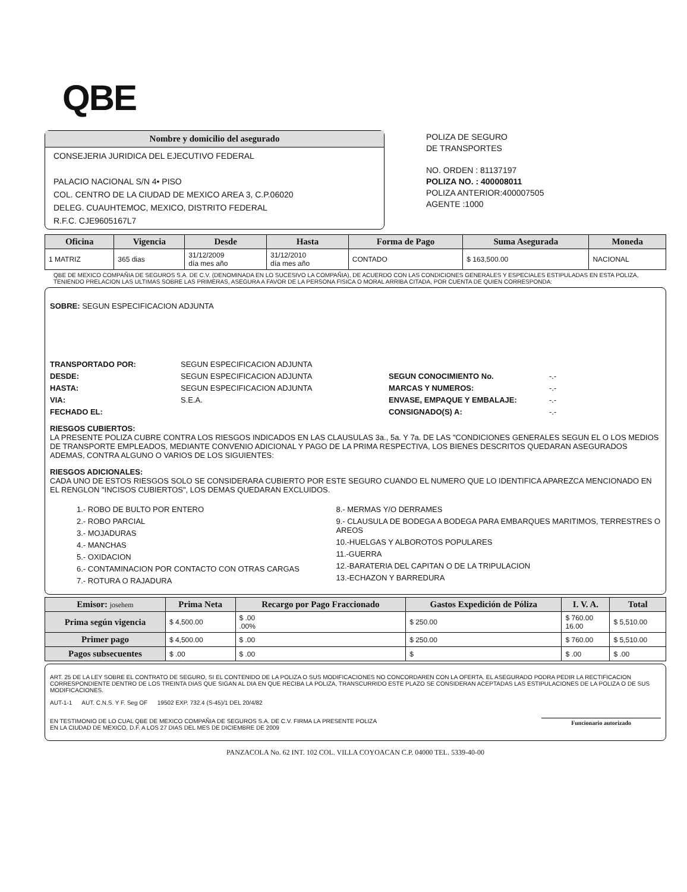QBE
Nombre y domicilio del asegurado
CONSEJERIA JURIDICA DEL EJECUTIVO FEDERAL
PALACIO NACIONAL S/N 4• PISO
COL. CENTRO DE LA CIUDAD DE MEXICO AREA 3, C.P.06020
DELEG. CUAUHTEMOC, MEXICO, DISTRITO FEDERAL
R.F.C. CJE9605167L7
POLIZA DE SEGURO
DE TRANSPORTES
NO. ORDEN : 81137197
POLIZA NO. : 400008011
POLIZA ANTERIOR:400007505
AGENTE :1000
| Oficina | Vigencia | Desde | Hasta | Forma de Pago | Suma Asegurada | Moneda |
| --- | --- | --- | --- | --- | --- | --- |
| 1 MATRIZ | 365 dias | 31/12/2009 día mes año | 31/12/2010 día mes año | CONTADO | $ 163,500.00 | NACIONAL |
QBE DE MEXICO COMPAÑIA DE SEGUROS S.A. DE C.V. (DENOMINADA EN LO SUCESIVO LA COMPAÑIA), DE ACUERDO CON LAS CONDICIONES GENERALES Y ESPECIALES ESTIPULADAS EN ESTA POLIZA, TENIENDO PRELACION LAS ULTIMAS SOBRE LAS PRIMERAS, ASEGURA A FAVOR DE LA PERSONA FISICA O MORAL ARRIBA CITADA, POR CUENTA DE QUIEN CORRESPONDA:
SOBRE: SEGUN ESPECIFICACION ADJUNTA
TRANSPORTADO POR: SEGUN ESPECIFICACION ADJUNTA DESDE: SEGUN ESPECIFICACION ADJUNTA SEGUN CONOCIMIENTO No. -.- HASTA: SEGUN ESPECIFICACION ADJUNTA MARCAS Y NUMEROS: -.- VIA: S.E.A. ENVASE, EMPAQUE Y EMBALAJE: -.- FECHADO EL: CONSIGNADO(S) A: -.-
RIESGOS CUBIERTOS:
LA PRESENTE POLIZA CUBRE CONTRA LOS RIESGOS INDICADOS EN LAS CLAUSULAS 3a., 5a. Y 7a. DE LAS "CONDICIONES GENERALES SEGUN EL O LOS MEDIOS DE TRANSPORTE EMPLEADOS, MEDIANTE CONVENIO ADICIONAL Y PAGO DE LA PRIMA RESPECTIVA, LOS BIENES DESCRITOS QUEDARAN ASEGURADOS ADEMAS, CONTRA ALGUNO O VARIOS DE LOS SIGUIENTES:
RIESGOS ADICIONALES:
CADA UNO DE ESTOS RIESGOS SOLO SE CONSIDERARA CUBIERTO POR ESTE SEGURO CUANDO EL NUMERO QUE LO IDENTIFICA APAREZCA MENCIONADO EN EL RENGLON "INCISOS CUBIERTOS", LOS DEMAS QUEDARAN EXCLUIDOS.
1.- ROBO DE BULTO POR ENTERO
2.- ROBO PARCIAL
3.- MOJADURAS
4.- MANCHAS
5.- OXIDACION
6.- CONTAMINACION POR CONTACTO CON OTRAS CARGAS
7.- ROTURA O RAJADURA
8.- MERMAS Y/O DERRAMES
9.- CLAUSULA DE BODEGA A BODEGA PARA EMBARQUES MARITIMOS, TERRESTRES O AREOS
10.-HUELGAS Y ALBOROTOS POPULARES
11.-GUERRA
12.-BARATERIA DEL CAPITAN O DE LA TRIPULACION
13.-ECHAZON Y BARREDURA
| Emisor: josehem | Prima Neta | Recargo por Pago Fraccionado | Gastos Expedición de Póliza | I. V. A. | Total |
| --- | --- | --- | --- | --- | --- |
| Prima según vigencia | $ 4,500.00 | $ .00 .00% | $ 250.00 | $ 760.00 16.00 | $ 5,510.00 |
| Primer pago | $ 4,500.00 | $ .00 | $ 250.00 | $ 760.00 | $ 5,510.00 |
| Pagos subsecuentes | $ .00 | $ .00 | $ | $ .00 | $ .00 |
ART. 25 DE LA LEY SOBRE EL CONTRATO DE SEGURO, SI EL CONTENIDO DE LA POLIZA O SUS MODIFICACIONES NO CONCORDAREN CON LA OFERTA. EL ASEGURADO PODRA PEDIR LA RECTIFICACION CORRESPONDIENTE DENTRO DE LOS TREINTA DIAS QUE SIGAN AL DIA EN QUE RECIBA LA POLIZA, TRANSCURRIDO ESTE PLAZO SE CONSIDERAN ACEPTADAS LAS ESTIPULACIONES DE LA POLIZA O DE SUS MODIFICACIONES.
AUT-1-1 AUT. C.N.S. Y F. Seg OF 19502 EXP. 732.4 (S-45)/1 DEL 20/4/82
EN TESTIMONIO DE LO CUAL QBE DE MEXICO COMPAÑIA DE SEGUROS S.A. DE C.V. FIRMA LA PRESENTE POLIZA
EN LA CIUDAD DE MEXICO, D.F. A LOS 27 DIAS DEL MES DE DICIEMBRE DE 2009
Funcionario autorizado
PANZACOLA No. 62 INT. 102 COL. VILLA COYOACAN C.P. 04000 TEL. 5339-40-00